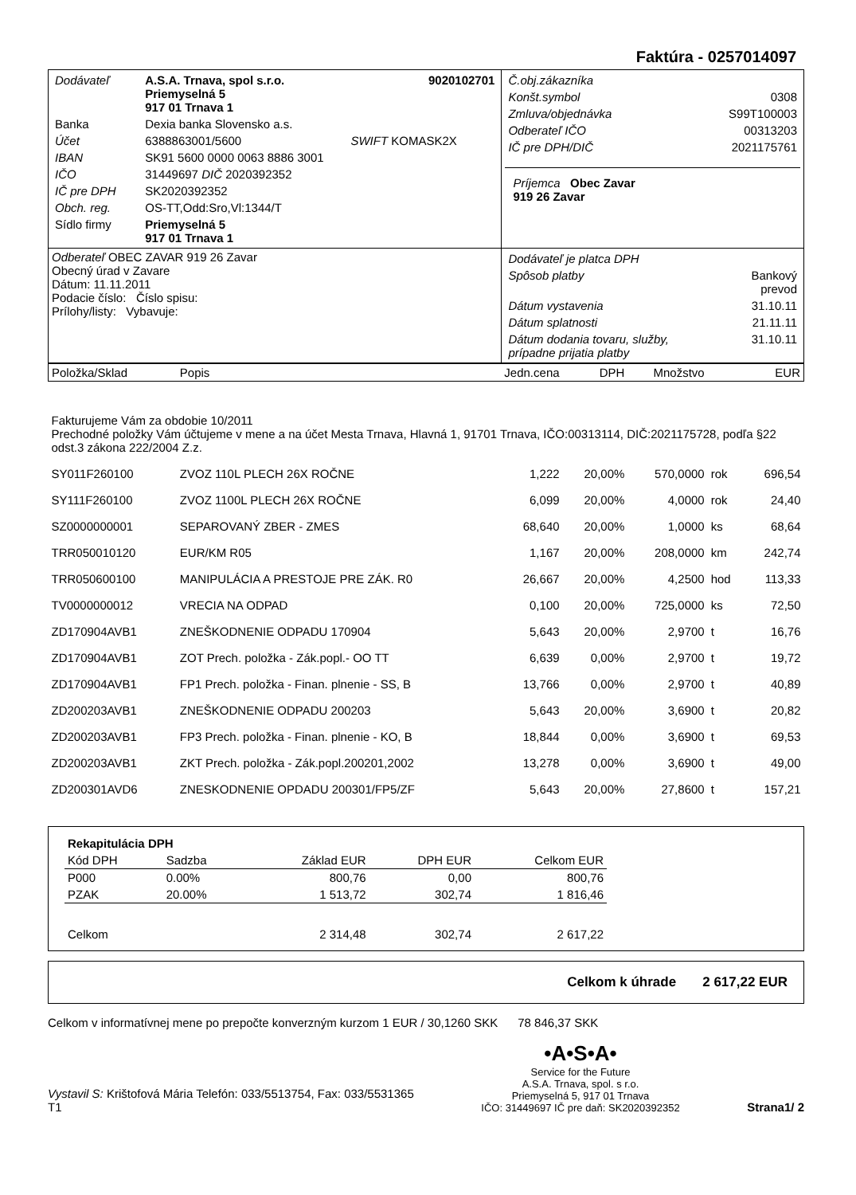Faktúra - 0257014097
| / Dodávateľ / A.S.A. Trnava, spol s.r.o. Priemyselná 5 917 01 Trnava 1 / 9020102701 / / Banka / Dexia banka Slovensko a.s. / / / Účet / 6388863001/5600 / SWIFT KOMASK2X / / IBAN / SK91 5600 0000 0063 8886 3001 / / / IČO / 31449697 DIČ 2020392352 / / / IČ pre DPH / SK2020392352 / / / Obch. reg. / OS-TT,Odd:Sro,Vl:1344/T / / / Sídlo firmy / Priemyselná 5 917 01 Trnava 1 / / | / Č.obj.zákazníka / / / Konšt.symbol / 0308 / / Zmluva/objednávka / S99T100003 / / Odberateľ IČO / 00313203 / / IČ pre DPH/DIČ / 2021175761 / Príjemca Obec Zavar 919 26 Zavar |
| Odberateľ OBEC ZAVAR 919 26 Zavar Obecný úrad v Zavare Dátum: 11.11.2011 Podacie číslo: Číslo spisu: Prílohy/listy: Vybavuje: | / Dodávateľ je platca DPH / / / Spôsob platby / Bankový prevod / / Dátum vystavenia / 31.10.11 / / Dátum splatnosti / 21.11.11 / / Dátum dodania tovaru, služby, prípadne prijatia platby / 31.10.11 / |
| Položka/Sklad | Popis | Jedn.cena | DPH | Množstvo | | EUR |
| --- | --- | --- | --- | --- | --- | --- |
| Fakturujeme Vám za obdobie 10/2011 Prechodné položky Vám účtujeme v mene a na účet Mesta Trnava, Hlavná 1, 91701 Trnava, IČO:00313114, DIČ:2021175728, podľa §22 odst.3 zákona 222/2004 Z.z. | | | | | | |
| SY011F260100 | ZVOZ 110L PLECH 26X ROČNE | 1,222 | 20,00% | 570,0000 | rok | 696,54 |
| SY111F260100 | ZVOZ 1100L PLECH 26X ROČNE | 6,099 | 20,00% | 4,0000 | rok | 24,40 |
| SZ0000000001 | SEPAROVANÝ ZBER - ZMES | 68,640 | 20,00% | 1,0000 | ks | 68,64 |
| TRR050010120 | EUR/KM R05 | 1,167 | 20,00% | 208,0000 | km | 242,74 |
| TRR050600100 | MANIPULÁCIA A PRESTOJE PRE ZÁK. R0 | 26,667 | 20,00% | 4,2500 | hod | 113,33 |
| TV0000000012 | VRECIA NA ODPAD | 0,100 | 20,00% | 725,0000 | ks | 72,50 |
| ZD170904AVB1 | ZNEŠKODNENIE ODPADU 170904 | 5,643 | 20,00% | 2,9700 | t | 16,76 |
| ZD170904AVB1 | ZOT Prech. položka - Zák.popl.- OO TT | 6,639 | 0,00% | 2,9700 | t | 19,72 |
| ZD170904AVB1 | FP1 Prech. položka - Finan. plnenie - SS, B | 13,766 | 0,00% | 2,9700 | t | 40,89 |
| ZD200203AVB1 | ZNEŠKODNENIE ODPADU 200203 | 5,643 | 20,00% | 3,6900 | t | 20,82 |
| ZD200203AVB1 | FP3 Prech. položka - Finan. plnenie - KO, B | 18,844 | 0,00% | 3,6900 | t | 69,53 |
| ZD200203AVB1 | ZKT Prech. položka - Zák.popl.200201,2002 | 13,278 | 0,00% | 3,6900 | t | 49,00 |
| ZD200301AVD6 | ZNESKODNENIE OPDADU 200301/FP5/ZF | 5,643 | 20,00% | 27,8600 | t | 157,21 |
| Rekapitulácia DPH | | | | |
| --- | --- | --- | --- | --- |
| Kód DPH | Sadzba | Základ EUR | DPH EUR | Celkom EUR |
| P000 | 0.00% | 800,76 | 0,00 | 800,76 |
| PZAK | 20.00% | 1 513,72 | 302,74 | 1 816,46 |
| Celkom | | 2 314,48 | 302,74 | 2 617,22 |
Celkom k úhrade 2 617,22 EUR
Celkom v informatívnej mene po prepočte konverzným kurzom 1 EUR / 30,1260 SKK 78 846,37 SKK
Vystavil S: Krištofová Mária Telefón: 033/5513754, Fax: 033/5531365
T1
•A•S•A•
Service for the Future
A.S.A. Trnava, spol. s r.o.
Priemyselná 5, 917 01 Trnava
IČO: 31449697 IČ pre daň: SK2020392352
Strana1/ 2